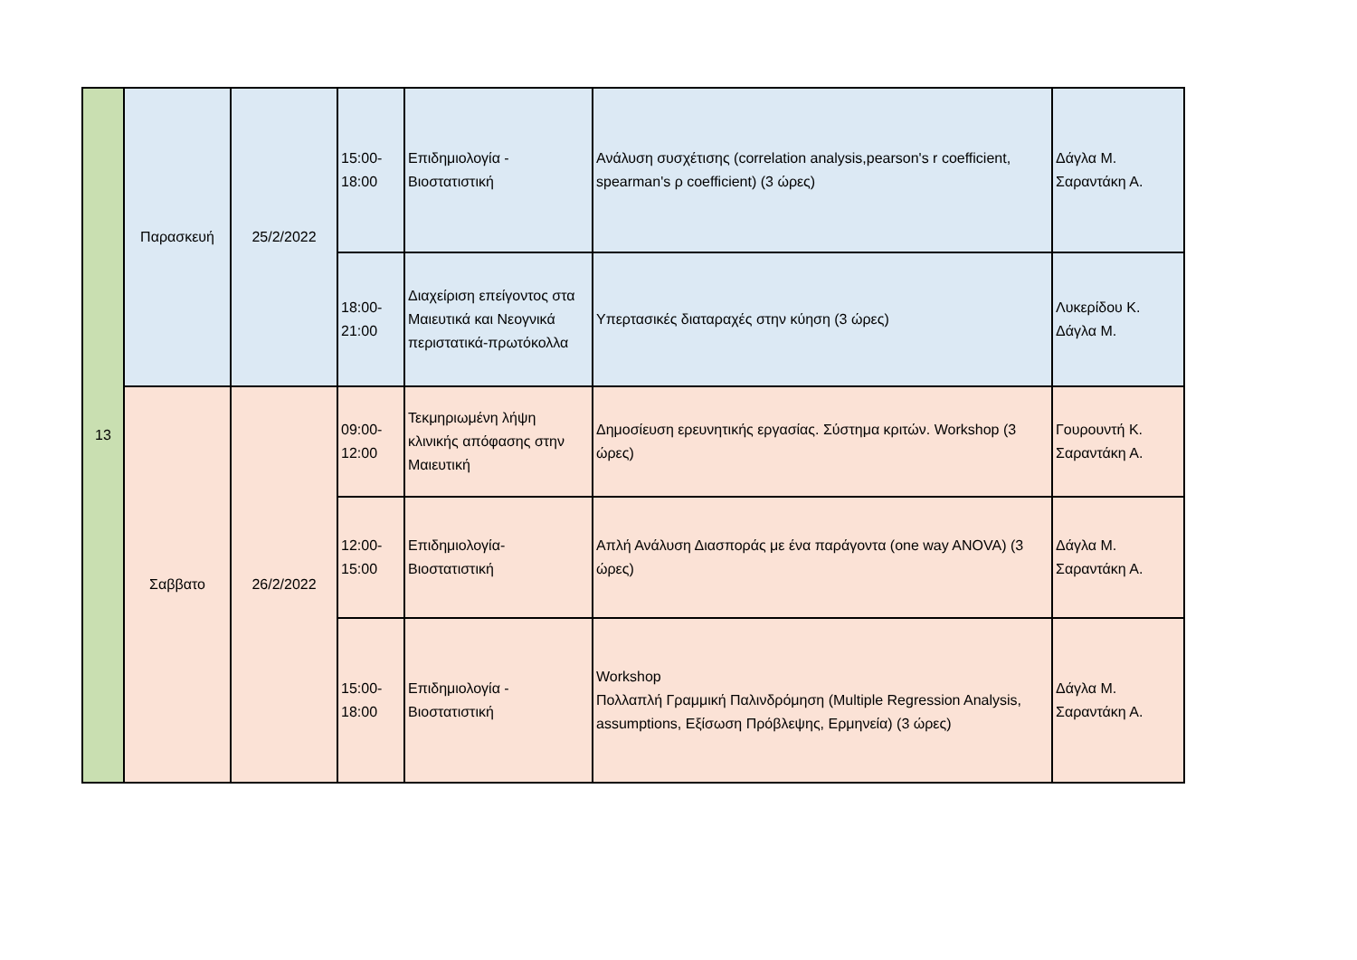| 13 | Παρασκευή | 25/2/2022 | 15:00- 18:00 | Επιδημιολογία - Βιοστατιστική | Ανάλυση συσχέτισης (correlation analysis,pearson's r coefficient, spearman's ρ coefficient) (3 ώρες) | Δάγλα Μ. Σαραντάκη Α. |
| | | | 18:00- 21:00 | Διαχείριση επείγοντος στα Μαιευτικά και Νεογνικά περιστατικά-πρωτόκολλα | Υπερτασικές διαταραχές στην κύηση (3 ώρες) | Λυκερίδου Κ. Δάγλα Μ. |
| | Σαββατο | 26/2/2022 | 09:00- 12:00 | Τεκμηριωμένη λήψη κλινικής απόφασης στην Μαιευτική | Δημοσίευση ερευνητικής εργασίας. Σύστημα κριτών. Workshop (3 ώρες) | Γουρουντή Κ. Σαραντάκη Α. |
| | | | 12:00- 15:00 | Επιδημιολογία- Βιοστατιστική | Απλή Ανάλυση Διασποράς με ένα παράγοντα (one way ANOVA) (3 ώρες) | Δάγλα Μ. Σαραντάκη Α. |
| | | | 15:00- 18:00 | Επιδημιολογία - Βιοστατιστική | Workshop Πολλαπλή Γραμμική Παλινδρόμηση (Multiple Regression Analysis, assumptions, Εξίσωση Πρόβλεψης, Ερμηνεία) (3 ώρες) | Δάγλα Μ. Σαραντάκη Α. |